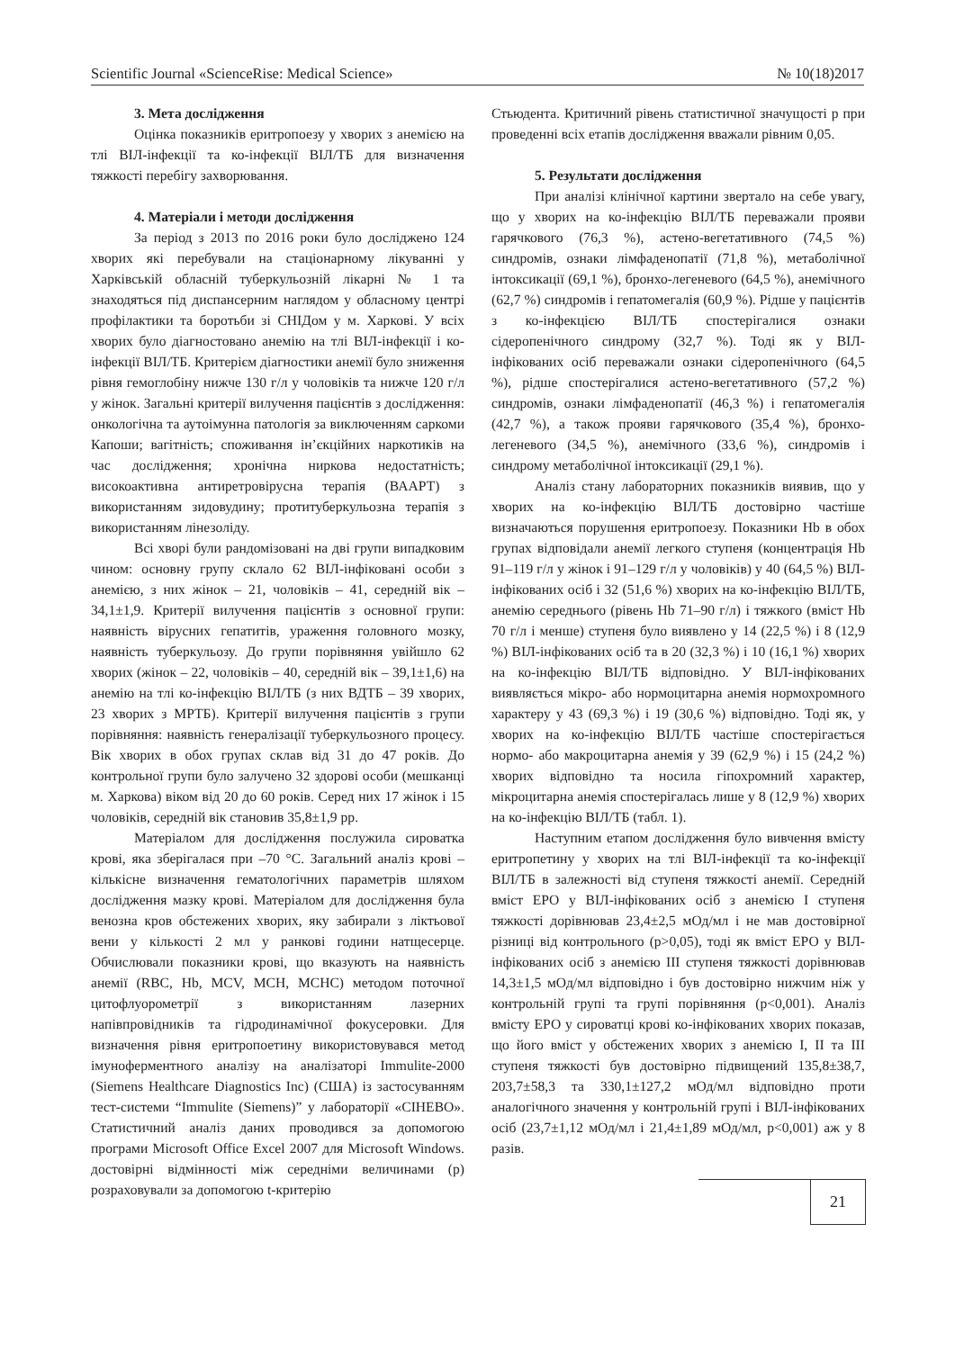Scientific Journal «ScienceRise: Medical Science» № 10(18)2017
3. Мета дослідження
Оцінка показників еритропоезу у хворих з анемією на тлі ВІЛ-інфекції та ко-інфекції ВІЛ/ТБ для визначення тяжкості перебігу захворювання.
4. Матеріали і методи дослідження
За період з 2013 по 2016 роки було досліджено 124 хворих які перебували на стаціонарному лікуванні у Харківській обласній туберкульозній лікарні № 1 та знаходяться під диспансерним наглядом у обласному центрі профілактики та боротьби зі СНІДом у м. Харкові. У всіх хворих було діагностовано анемію на тлі ВІЛ-інфекції і ко-інфекції ВІЛ/ТБ. Критерієм діагностики анемії було зниження рівня гемоглобіну нижче 130 г/л у чоловіків та нижче 120 г/л у жінок. Загальні критерії вилучення пацієнтів з дослідження: онкологічна та аутоімунна патологія за виключенням саркоми Капоши; вагітність; споживання ін’єкційних наркотиків на час дослідження; хронічна ниркова недостатність; високоактивна антиретровірусна терапія (ВААРТ) з використанням зидовудину; протитуберкульозна терапія з використанням лінезоліду.
Всі хворі були рандомізовані на дві групи випадковим чином: основну групу склало 62 ВІЛ-інфіковані особи з анемією, з них жінок – 21, чоловіків – 41, середній вік – 34,1±1,9. Критерії вилучення пацієнтів з основної групи: наявність вірусних гепатитів, ураження головного мозку, наявність туберкульозу. До групи порівняння увійшло 62 хворих (жінок – 22, чоловіків – 40, середній вік – 39,1±1,6) на анемію на тлі ко-інфекцію ВІЛ/ТБ (з них ВДТБ – 39 хворих, 23 хворих з МРТБ). Критерії вилучення пацієнтів з групи порівняння: наявність генералізації туберкульозного процесу. Вік хворих в обох групах склав від 31 до 47 років. До контрольної групи було залучено 32 здорові особи (мешканці м. Харкова) віком від 20 до 60 років. Серед них 17 жінок і 15 чоловіків, середній вік становив 35,8±1,9 рр.
Матеріалом для дослідження послужила сироватка крові, яка зберігалася при –70 °С. Загальний аналіз крові – кількісне визначення гематологічних параметрів шляхом дослідження мазку крові. Матеріалом для дослідження була венозна кров обстежених хворих, яку забирали з ліктьової вени у кількості 2 мл у ранкові години натщесерце. Обчислювали показники крові, що вказують на наявність анемії (RBC, Hb, MCV, MCH, MCHC) методом поточної цитофлуорометрії з використанням лазерних напівпровідників та гідродинамічної фокусеровки. Для визначення рівня еритропоетину використовувався метод імуноферментного аналізу на аналізаторі Immulite-2000 (Siemens Healthcare Diagnostics Inc) (США) із застосуванням тест-системи “Immulite (Siemens)” у лабораторії «СІНЕВО». Статистичний аналіз даних проводився за допомогою програми Microsoft Office Excel 2007 для Microsoft Windows. достовірні відмінності між середніми величинами (р) розраховували за допомогою t-критерію
Стьюдента. Критичний рівень статистичної значущості р при проведенні всіх етапів дослідження вважали рівним 0,05.
5. Результати дослідження
При аналізі клінічної картини звертало на себе увагу, що у хворих на ко-інфекцію ВІЛ/ТБ переважали прояви гарячкового (76,3 %), астено-вегетативного (74,5 %) синдромів, ознаки лімфаденопатії (71,8 %), метаболічної інтоксикації (69,1 %), бронхо-легеневого (64,5 %), анемічного (62,7 %) синдромів і гепатомегалія (60,9 %). Рідше у пацієнтів з ко-інфекцією ВІЛ/ТБ спостерігалися ознаки сідеропенічного синдрому (32,7 %). Тоді як у ВІЛ-інфікованих осіб переважали ознаки сідеропенічного (64,5 %), рідше спостерігалися астено-вегетативного (57,2 %) синдромів, ознаки лімфаденопатії (46,3 %) і гепатомегалія (42,7 %), а також прояви гарячкового (35,4 %), бронхо-легеневого (34,5 %), анемічного (33,6 %), синдромів і синдрому метаболічної інтоксикації (29,1 %).
Аналіз стану лабораторних показників виявив, що у хворих на ко-інфекцію ВІЛ/ТБ достовірно частіше визначаються порушення еритропоезу. Показники Hb в обох групах відповідали анемії легкого ступеня (концентрація Hb 91–119 г/л у жінок і 91–129 г/л у чоловіків) у 40 (64,5 %) ВІЛ-інфікованих осіб і 32 (51,6 %) хворих на ко-інфекцію ВІЛ/ТБ, анемію середнього (рівень Hb 71–90 г/л) і тяжкого (вміст Hb 70 г/л і менше) ступеня було виявлено у 14 (22,5 %) і 8 (12,9 %) ВІЛ-інфікованих осіб та в 20 (32,3 %) і 10 (16,1 %) хворих на ко-інфекцію ВІЛ/ТБ відповідно. У ВІЛ-інфікованих виявляється мікро- або нормоцитарна анемія нормохромного характеру у 43 (69,3 %) і 19 (30,6 %) відповідно. Тоді як, у хворих на ко-інфекцію ВІЛ/ТБ частіше спостерігається нормо- або макроцитарна анемія у 39 (62,9 %) і 15 (24,2 %) хворих відповідно та носила гіпохромний характер, мікроцитарна анемія спостерігалась лише у 8 (12,9 %) хворих на ко-інфекцію ВІЛ/ТБ (табл. 1).
Наступним етапом дослідження було вивчення вмісту еритропетину у хворих на тлі ВІЛ-інфекції та ко-інфекції ВІЛ/ТБ в залежності від ступеня тяжкості анемії. Середній вміст ЕРО у ВІЛ-інфікованих осіб з анемією І ступеня тяжкості дорівнював 23,4±2,5 мОд/мл і не мав достовірної різниці від контрольного (р>0,05), тоді як вміст ЕРО у ВІЛ-інфікованих осіб з анемією ІІІ ступеня тяжкості дорівнював 14,3±1,5 мОд/мл відповідно і був достовірно нижчим ніж у контрольній групі та групі порівняння (р<0,001). Аналіз вмісту ЕРО у сироватці крові ко-інфікованих хворих показав, що його вміст у обстежених хворих з анемією І, ІІ та ІІІ ступеня тяжкості був достовірно підвищений 135,8±38,7, 203,7±58,3 та 330,1±127,2 мОд/мл відповідно проти аналогічного значення у контрольній групі і ВІЛ-інфікованих осіб (23,7±1,12 мОд/мл і 21,4±1,89 мОд/мл, р<0,001) аж у 8 разів.
21